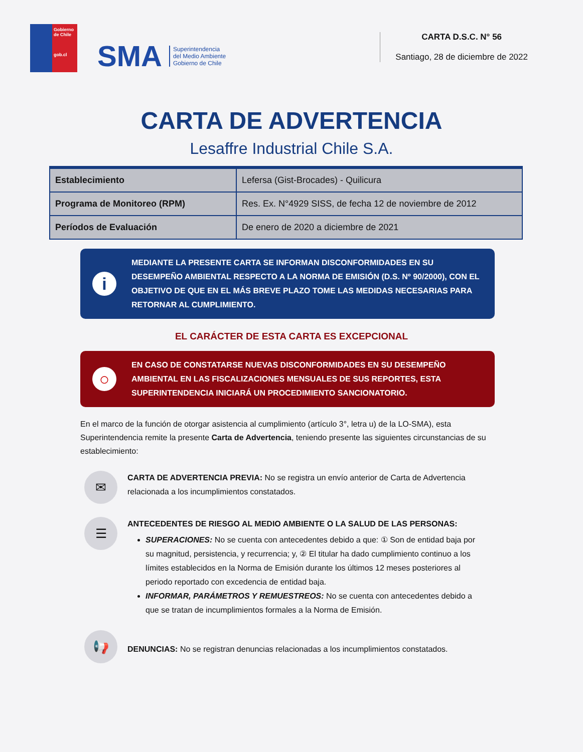Gobierno de Chile
gob.cl
SMA
Superintendencia
del Medio Ambiente
Gobierno de Chile
CARTA D.S.C. N° 56
Santiago, 28 de diciembre de 2022
CARTA DE ADVERTENCIA
Lesaffre Industrial Chile S.A.
| Establecimiento | Lefersa (Gist-Brocades) - Quilicura |
| Programa de Monitoreo (RPM) | Res. Ex. N°4929 SISS, de fecha 12 de noviembre de 2012 |
| Períodos de Evaluación | De enero de 2020 a diciembre de 2021 |
i
MEDIANTE LA PRESENTE CARTA SE INFORMAN DISCONFORMIDADES EN SU DESEMPEÑO AMBIENTAL RESPECTO A LA NORMA DE EMISIÓN (D.S. Nº 90/2000), CON EL OBJETIVO DE QUE EN EL MÁS BREVE PLAZO TOME LAS MEDIDAS NECESARIAS PARA RETORNAR AL CUMPLIMIENTO.
EL CARÁCTER DE ESTA CARTA ES EXCEPCIONAL
○
EN CASO DE CONSTATARSE NUEVAS DISCONFORMIDADES EN SU DESEMPEÑO AMBIENTAL EN LAS FISCALIZACIONES MENSUALES DE SUS REPORTES, ESTA SUPERINTENDENCIA INICIARÁ UN PROCEDIMIENTO SANCIONATORIO.
En el marco de la función de otorgar asistencia al cumplimiento (artículo 3°, letra u) de la LO-SMA), esta Superintendencia remite la presente Carta de Advertencia, teniendo presente las siguientes circunstancias de su establecimiento:
✉
CARTA DE ADVERTENCIA PREVIA: No se registra un envío anterior de Carta de Advertencia relacionada a los incumplimientos constatados.
☰
ANTECEDENTES DE RIESGO AL MEDIO AMBIENTE O LA SALUD DE LAS PERSONAS:
SUPERACIONES: No se cuenta con antecedentes debido a que: ① Son de entidad baja por su magnitud, persistencia, y recurrencia; y, ② El titular ha dado cumplimiento continuo a los límites establecidos en la Norma de Emisión durante los últimos 12 meses posteriores al periodo reportado con excedencia de entidad baja.
INFORMAR, PARÁMETROS Y REMUESTREOS: No se cuenta con antecedentes debido a que se tratan de incumplimientos formales a la Norma de Emisión.
📢
DENUNCIAS: No se registran denuncias relacionadas a los incumplimientos constatados.